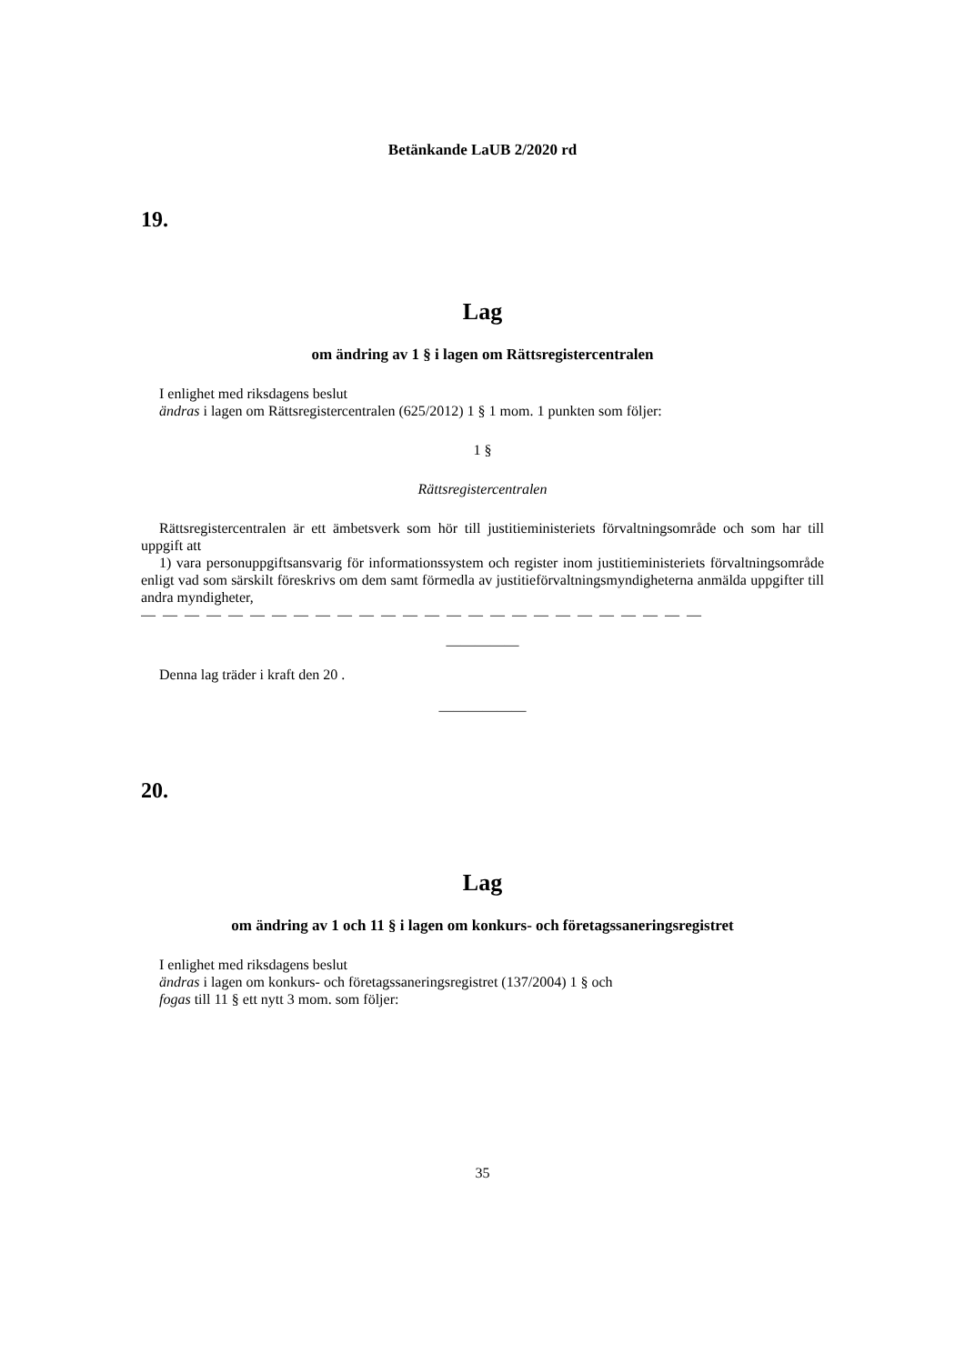Betänkande LaUB 2/2020 rd
19.
Lag
om ändring av 1 § i lagen om Rättsregistercentralen
I enlighet med riksdagens beslut
ändras i lagen om Rättsregistercentralen (625/2012) 1 § 1 mom. 1 punkten som följer:
1 §
Rättsregistercentralen
Rättsregistercentralen är ett ämbetsverk som hör till justitieministeriets förvaltningsområde och som har till uppgift att
1) vara personuppgiftsansvarig för informationssystem och register inom justitieministeriets förvaltningsområde enligt vad som särskilt föreskrivs om dem samt förmedla av justitieförvaltningsmyndigheterna anmälda uppgifter till andra myndigheter,
— — — — — — — — — — — — — — — — — — — — — — — — — —
—————
Denna lag träder i kraft den 20 .
——————
20.
Lag
om ändring av 1 och 11 § i lagen om konkurs- och företagssaneringsregistret
I enlighet med riksdagens beslut
ändras i lagen om konkurs- och företagssaneringsregistret (137/2004) 1 § och
fogas till 11 § ett nytt 3 mom. som följer:
35